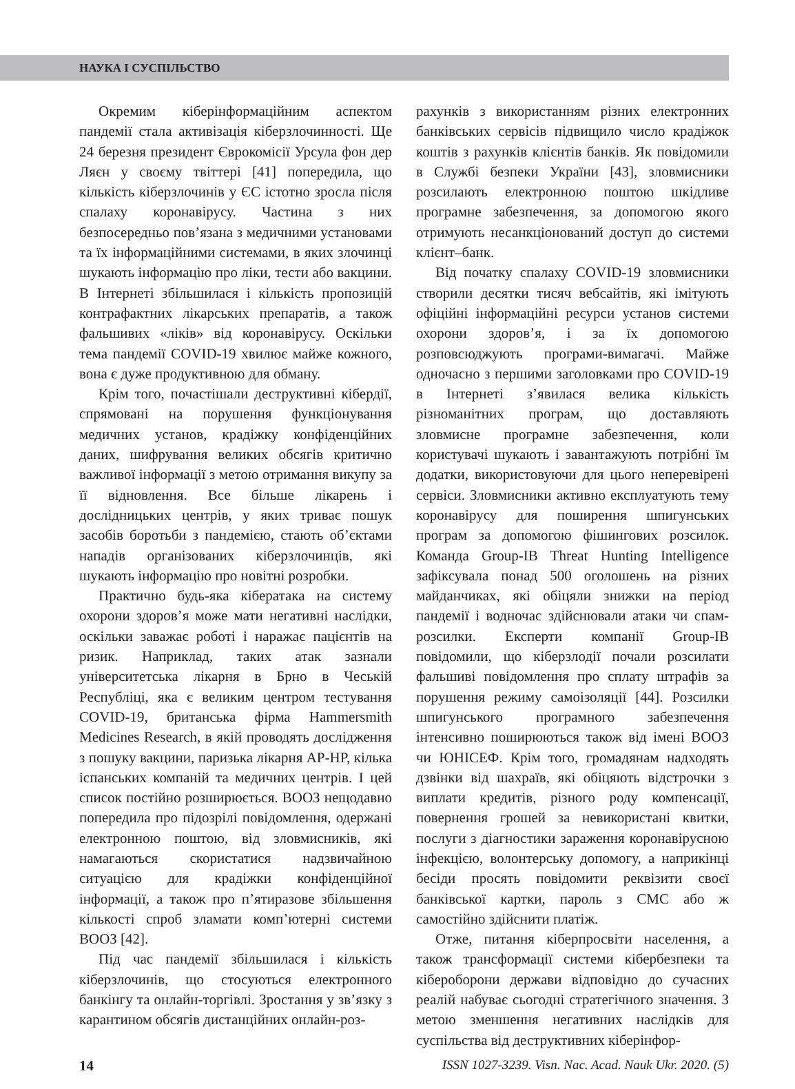НАУКА І СУСПІЛЬСТВО
Окремим кіберінформаційним аспектом пандемії стала активізація кіберзлочинності. Ще 24 березня президент Єврокомісії Урсула фон дер Ляєн у своєму твіттері [41] попередила, що кількість кіберзлочинів у ЄС істотно зросла після спалаху коронавірусу. Частина з них безпосередньо пов’язана з медичними установами та їх інформаційними системами, в яких злочинці шукають інформацію про ліки, тести або вакцини. В Інтернеті збільшилася і кількість пропозицій контрафактних лікарських препаратів, а також фальшивих «ліків» від коронавірусу. Оскільки тема пандемії COVID-19 хвилює майже кожного, вона є дуже продуктивною для обману.
Крім того, почастішали деструктивні кібердії, спрямовані на порушення функціонування медичних установ, крадіжку конфіденційних даних, шифрування великих обсягів критично важливої інформації з метою отримання викупу за її відновлення. Все більше лікарень і дослідницьких центрів, у яких триває пошук засобів боротьби з пандемією, стають об’єктами нападів організованих кіберзлочинців, які шукають інформацію про новітні розробки.
Практично будь-яка кібератака на систему охорони здоров’я може мати негативні наслідки, оскільки заважає роботі і наражає пацієнтів на ризик. Наприклад, таких атак зазнали університетська лікарня в Брно в Чеській Республіці, яка є великим центром тестування COVID-19, британська фірма Hammersmith Medicines Research, в якій проводять дослідження з пошуку вакцини, паризька лікарня AP-HP, кілька іспанських компаній та медичних центрів. І цей список постійно розширюється. ВООЗ нещодавно попередила про підозрілі повідомлення, одержані електронною поштою, від зловмисників, які намагаються скористатися надзвичайною ситуацією для крадіжки конфіденційної інформації, а також про п’ятиразове збільшення кількості спроб зламати комп’ютерні системи ВООЗ [42].
Під час пандемії збільшилася і кількість кіберзлочинів, що стосуються електронного банкінгу та онлайн-торгівлі. Зростання у зв’язку з карантином обсягів дистанційних онлайн-роз-
рахунків з використанням різних електронних банківських сервісів підвищило число крадіжок коштів з рахунків клієнтів банків. Як повідомили в Службі безпеки України [43], зловмисники розсилають електронною поштою шкідливе програмне забезпечення, за допомогою якого отримують несанкціонований доступ до системи клієнт–банк.
Від початку спалаху COVID-19 зловмисники створили десятки тисяч вебсайтів, які імітують офіційні інформаційні ресурси установ системи охорони здоров’я, і за їх допомогою розповсюджують програми-вимагачі. Майже одночасно з першими заголовками про COVID-19 в Інтернеті з’явилася велика кількість різноманітних програм, що доставляють зловмисне програмне забезпечення, коли користувачі шукають і завантажують потрібні їм додатки, використовуючи для цього неперевірені сервіси. Зловмисники активно експлуатують тему коронавірусу для поширення шпигунських програм за допомогою фішингових розсилок. Команда Group-IB Threat Hunting Intelligence зафіксувала понад 500 оголошень на різних майданчиках, які обіцяли знижки на період пандемії і водночас здійснювали атаки чи спам-розсилки. Експерти компанії Group-IB повідомили, що кіберзлодії почали розсилати фальшиві повідомлення про сплату штрафів за порушення режиму самоізоляції [44]. Розсилки шпигунського програмного забезпечення інтенсивно поширюються також від імені ВООЗ чи ЮНІСЕФ. Крім того, громадянам надходять дзвінки від шахраїв, які обіцяють відстрочки з виплати кредитів, різного роду компенсації, повернення грошей за невикористані квитки, послуги з діагностики зараження коронавірусною інфекцією, волонтерську допомогу, а наприкінці бесіди просять повідомити реквізити своєї банківської картки, пароль з СМС або ж самостійно здійснити платіж.
Отже, питання кіберпросвіти населення, а також трансформації системи кібербезпеки та кібероборони держави відповідно до сучасних реалій набуває сьогодні стратегічного значення. З метою зменшення негативних наслідків для суспільства від деструктивних кіберінфор-
14 ISSN 1027-3239. Visn. Nac. Acad. Nauk Ukr. 2020. (5)